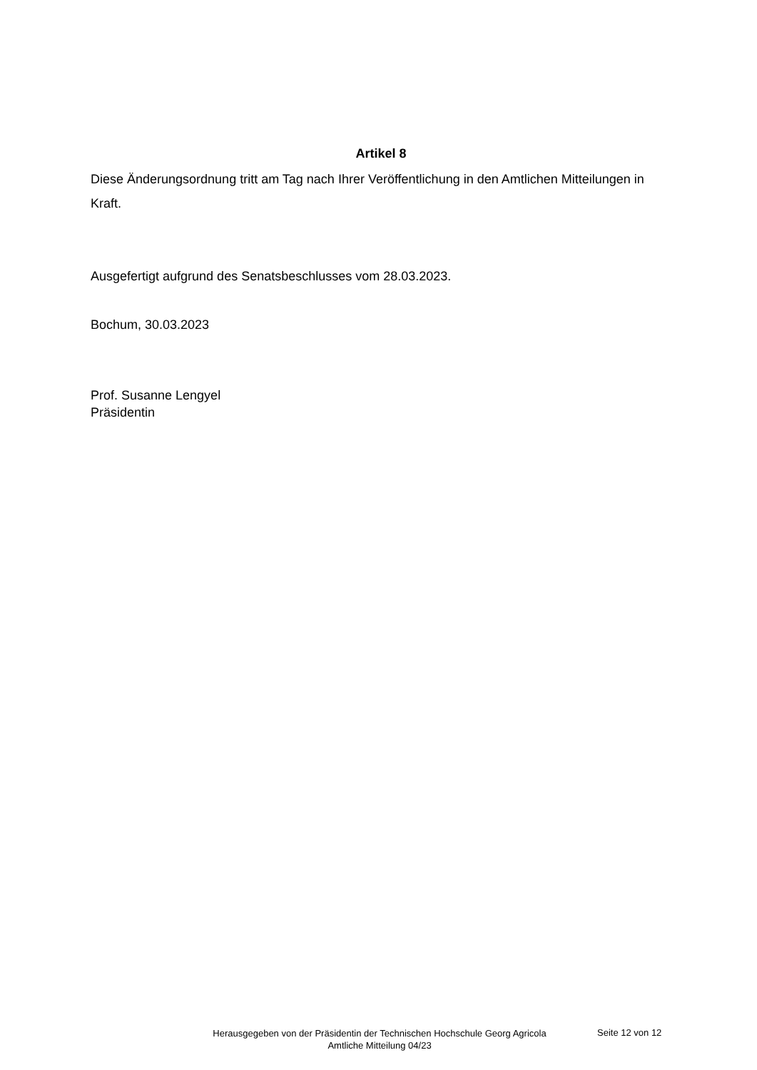Artikel 8
Diese Änderungsordnung tritt am Tag nach Ihrer Veröffentlichung in den Amtlichen Mitteilungen in Kraft.
Ausgefertigt aufgrund des Senatsbeschlusses vom 28.03.2023.
Bochum, 30.03.2023
Prof. Susanne Lengyel
Präsidentin
Herausgegeben von der Präsidentin der Technischen Hochschule Georg Agricola
Amtliche Mitteilung 04/23
Seite 12 von 12